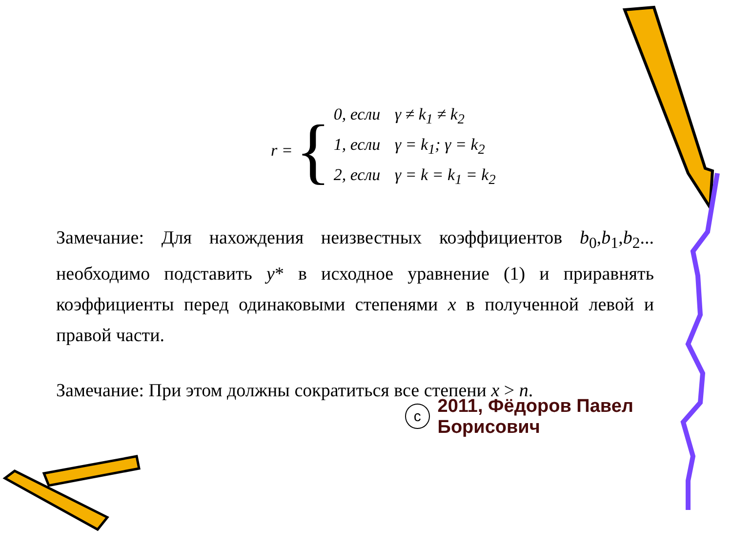r = {
0, если γ ≠ k<sub>1</sub> ≠ k<sub>2</sub>
1, если γ = k<sub>1</sub>; γ = k<sub>2</sub>
2, если γ = k = k<sub>1</sub> = k<sub>2</sub>
Замечание: Для нахождения неизвестных коэффициентов b<sub>0</sub>,b<sub>1</sub>,b<sub>2</sub>... необходимо подставить y* в исходное уравнение (1) и приравнять коэффициенты перед одинаковыми степенями x в полученной левой и правой части.
Замечание: При этом должны сократиться все степени x > n.
c 2011, Фёдоров Павел Борисович